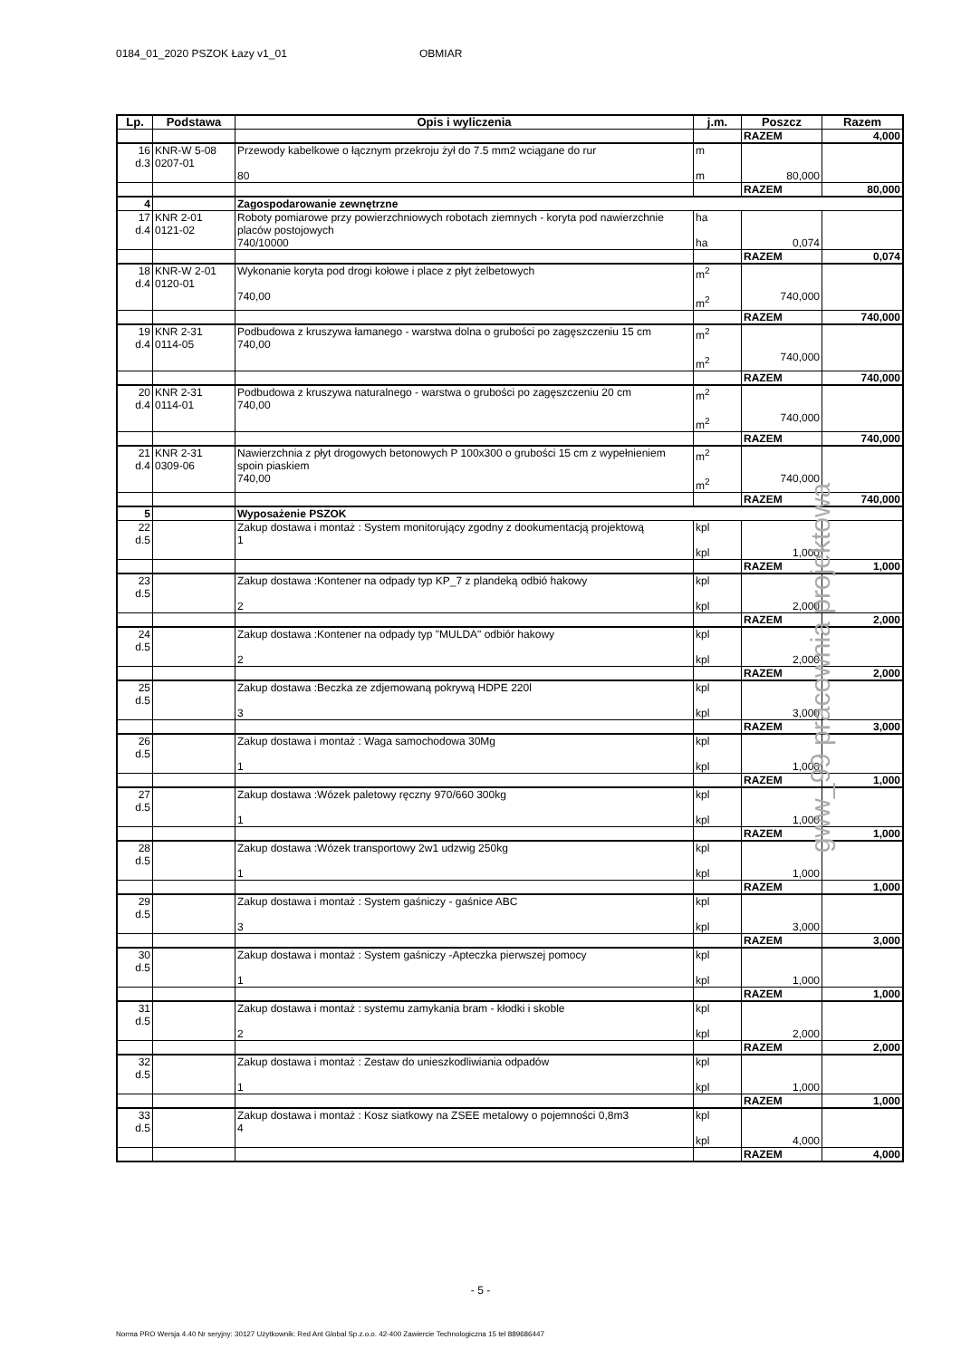0184_01_2020 PSZOK Łazy v1_01 OBMIAR
| Lp. | Podstawa | Opis i wyliczenia | j.m. | Poszcz | Razem |
| --- | --- | --- | --- | --- | --- |
| | | | | RAZEM | 4,000 |
| 16 d.3 | KNR-W 5-08 0207-01 | Przewody kabelkowe o łącznym przekroju żył do 7.5 mm2 wciągane do rur 80 | m m | 80,000 | |
| | | | | RAZEM | 80,000 |
| 4 | | Zagospodarowanie zewnętrzne | | | |
| 17 d.4 | KNR 2-01 0121-02 | Roboty pomiarowe przy powierzchniowych robotach ziemnych - koryta pod nawierzchnie placów postojowych 740/10000 | ha ha | 0,074 | |
| | | | | RAZEM | 0,074 |
| 18 d.4 | KNR-W 2-01 0120-01 | Wykonanie koryta pod drogi kołowe i place z płyt żelbetowych 740,00 | m<sup>2</sup> m<sup>2</sup> | 740,000 | |
| | | | | RAZEM | 740,000 |
| 19 d.4 | KNR 2-31 0114-05 | Podbudowa z kruszywa łamanego - warstwa dolna o grubości po zagęszczeniu 15 cm 740,00 | m<sup>2</sup> m<sup>2</sup> | 740,000 | |
| | | | | RAZEM | 740,000 |
| 20 d.4 | KNR 2-31 0114-01 | Podbudowa z kruszywa naturalnego - warstwa o grubości po zagęszczeniu 20 cm 740,00 | m<sup>2</sup> m<sup>2</sup> | 740,000 | |
| | | | | RAZEM | 740,000 |
| 21 d.4 | KNR 2-31 0309-06 | Nawierzchnia z płyt drogowych betonowych P 100x300 o grubości 15 cm z wypełnieniem spoin piaskiem 740,00 | m<sup>2</sup> m<sup>2</sup> | 740,000 | |
| | | | | RAZEM | 740,000 |
| 5 | | Wyposażenie PSZOK | | | |
| 22 d.5 | | Zakup dostawa i montaż : System monitorujący zgodny z dookumentacją projektową 1 | kpl kpl | 1,000 | |
| | | | | RAZEM | 1,000 |
| 23 d.5 | | Zakup dostawa :Kontener na odpady typ KP_7 z plandeką odbió hakowy 2 | kpl kpl | 2,000 | |
| | | | | RAZEM | 2,000 |
| 24 d.5 | | Zakup dostawa :Kontener na odpady typ "MULDA" odbiór hakowy 2 | kpl kpl | 2,000 | |
| | | | | RAZEM | 2,000 |
| 25 d.5 | | Zakup dostawa :Beczka ze zdjemowaną pokrywą HDPE 220l 3 | kpl kpl | 3,000 | |
| | | | | RAZEM | 3,000 |
| 26 d.5 | | Zakup dostawa i montaż : Waga samochodowa 30Mg 1 | kpl kpl | 1,000 | |
| | | | | RAZEM | 1,000 |
| 27 d.5 | | Zakup dostawa :Wózek paletowy ręczny 970/660 300kg 1 | kpl kpl | 1,000 | |
| | | | | RAZEM | 1,000 |
| 28 d.5 | | Zakup dostawa :Wózek transportowy 2w1 udzwig 250kg 1 | kpl kpl | 1,000 | |
| | | | | RAZEM | 1,000 |
| 29 d.5 | | Zakup dostawa i montaż : System gaśniczy - gaśnice ABC 3 | kpl kpl | 3,000 | |
| | | | | RAZEM | 3,000 |
| 30 d.5 | | Zakup dostawa i montaż : System gaśniczy -Apteczka pierwszej pomocy 1 | kpl kpl | 1,000 | |
| | | | | RAZEM | 1,000 |
| 31 d.5 | | Zakup dostawa i montaż : systemu zamykania bram - kłodki i skoble 2 | kpl kpl | 2,000 | |
| | | | | RAZEM | 2,000 |
| 32 d.5 | | Zakup dostawa i montaż : Zestaw do unieszkodliwiania odpadów 1 | kpl kpl | 1,000 | |
| | | | | RAZEM | 1,000 |
| 33 d.5 | | Zakup dostawa i montaż : Kosz siatkowy na ZSEE metalowy o pojemności 0,8m3 4 | kpl kpl | 4,000 | |
| | | | | RAZEM | 4,000 |
gww_99 pracownia projektowa
- 5 -
Norma PRO Wersja 4.40 Nr seryjny: 30127 Użytkownik: Red Ant Global Sp.z.o.o. 42-400 Zawiercie Technologiczna 15 tel 889686447